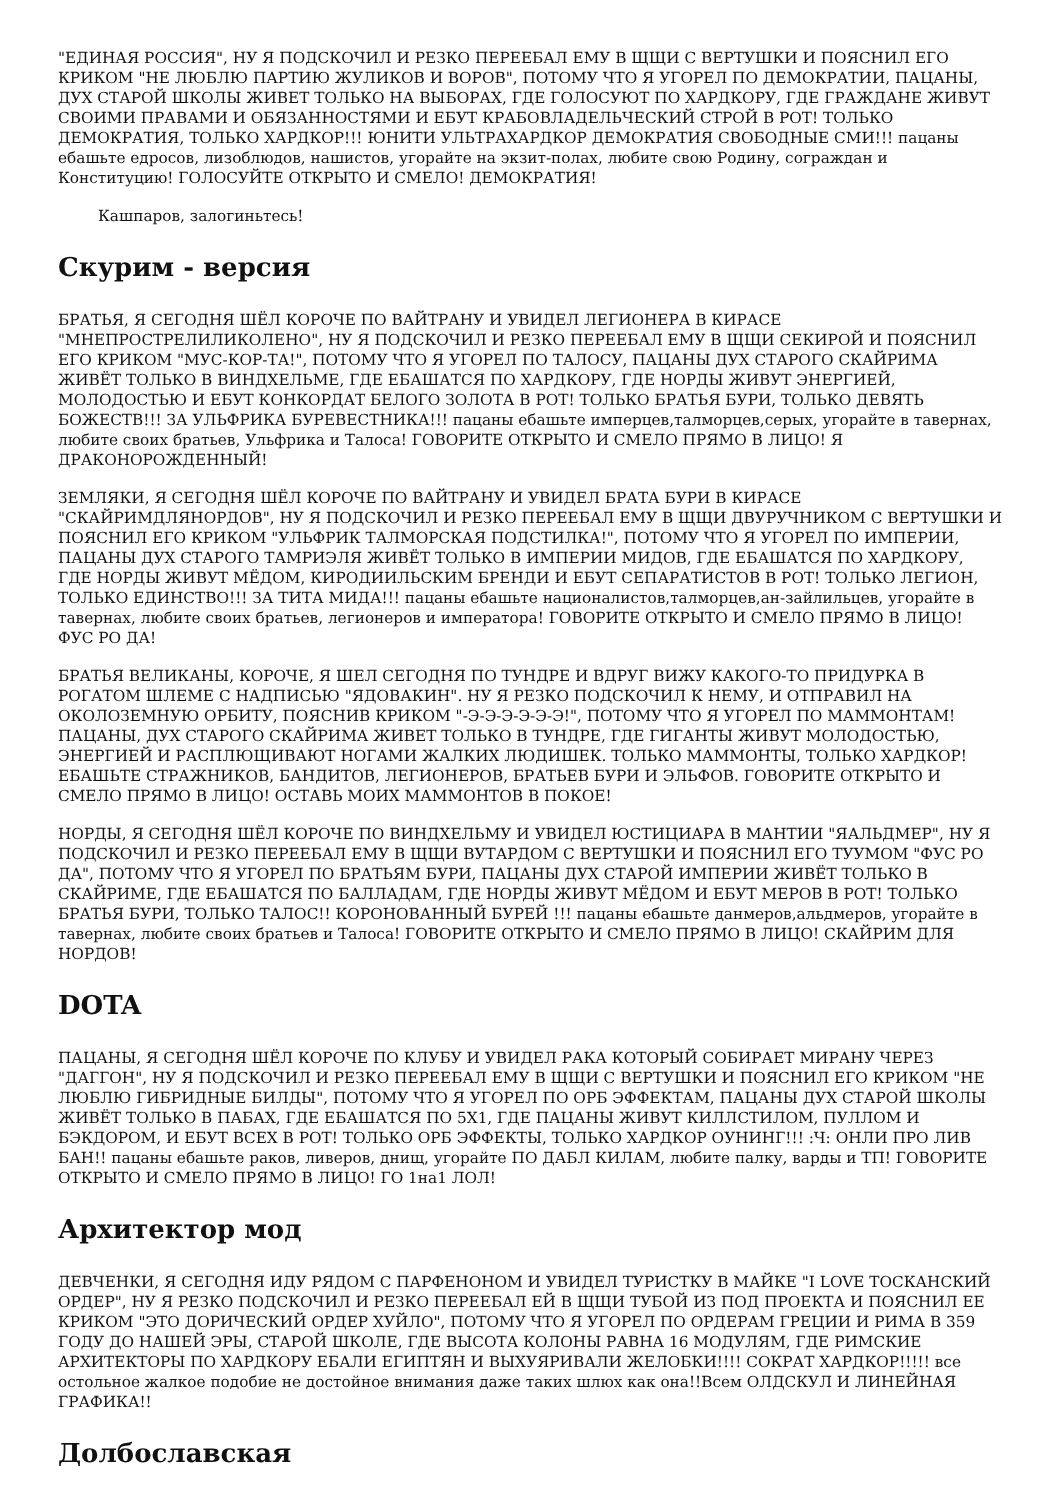"ЕДИНАЯ РОССИЯ", НУ Я ПОДСКОЧИЛ И РЕЗКО ПЕРЕЕБАЛ ЕМУ В ЩЩИ С ВЕРТУШКИ И ПОЯСНИЛ ЕГО КРИКОМ "НЕ ЛЮБЛЮ ПАРТИЮ ЖУЛИКОВ И ВОРОВ", ПОТОМУ ЧТО Я УГОРЕЛ ПО ДЕМОКРАТИИ, ПАЦАНЫ, ДУХ СТАРОЙ ШКОЛЫ ЖИВЕТ ТОЛЬКО НА ВЫБОРАХ, ГДЕ ГОЛОСУЮТ ПО ХАРДКОРУ, ГДЕ ГРАЖДАНЕ ЖИВУТ СВОИМИ ПРАВАМИ И ОБЯЗАННОСТЯМИ И ЕБУТ КРАБОВЛАДЕЛЬЧЕСКИЙ СТРОЙ В РОТ! ТОЛЬКО ДЕМОКРАТИЯ, ТОЛЬКО ХАРДКОР!!! ЮНИТИ УЛЬТРАХАРДКОР ДЕМОКРАТИЯ СВОБОДНЫЕ СМИ!!! пацаны ебашьте едросов, лизоблюдов, нашистов, угорайте на экзит-полах, любите свою Родину, сограждан и Конституцию! ГОЛОСУЙТЕ ОТКРЫТО И СМЕЛО! ДЕМОКРАТИЯ!
Кашпаров, залогиньтесь!
Скурим - версия
БРАТЬЯ, Я СЕГОДНЯ ШЁЛ КОРОЧЕ ПО ВАЙТРАНУ И УВИДЕЛ ЛЕГИОНЕРА В КИРАСЕ "МНЕПРОСТРЕЛИЛИКОЛЕНО", НУ Я ПОДСКОЧИЛ И РЕЗКО ПЕРЕЕБАЛ ЕМУ В ЩЩИ СЕКИРОЙ И ПОЯСНИЛ ЕГО КРИКОМ "МУС-КОР-ТА!", ПОТОМУ ЧТО Я УГОРЕЛ ПО ТАЛОСУ, ПАЦАНЫ ДУХ СТАРОГО СКАЙРИМА ЖИВЁТ ТОЛЬКО В ВИНДХЕЛЬМЕ, ГДЕ ЕБАШАТСЯ ПО ХАРДКОРУ, ГДЕ НОРДЫ ЖИВУТ ЭНЕРГИЕЙ, МОЛОДОСТЬЮ И ЕБУТ КОНКОРДАТ БЕЛОГО ЗОЛОТА В РОТ! ТОЛЬКО БРАТЬЯ БУРИ, ТОЛЬКО ДЕВЯТЬ БОЖЕСТВ!!! ЗА УЛЬФРИКА БУРЕВЕСТНИКА!!! пацаны ебашьте имперцев,талморцев,серых, угорайте в тавернах, любите своих братьев, Ульфрика и Талоса! ГОВОРИТЕ ОТКРЫТО И СМЕЛО ПРЯМО В ЛИЦО! Я ДРАКОНОРОЖДЕННЫЙ!
ЗЕМЛЯКИ, Я СЕГОДНЯ ШЁЛ КОРОЧЕ ПО ВАЙТРАНУ И УВИДЕЛ БРАТА БУРИ В КИРАСЕ "СКАЙРИМДЛЯНОРДОВ", НУ Я ПОДСКОЧИЛ И РЕЗКО ПЕРЕЕБАЛ ЕМУ В ЩЩИ ДВУРУЧНИКОМ С ВЕРТУШКИ И ПОЯСНИЛ ЕГО КРИКОМ "УЛЬФРИК ТАЛМОРСКАЯ ПОДСТИЛКА!", ПОТОМУ ЧТО Я УГОРЕЛ ПО ИМПЕРИИ, ПАЦАНЫ ДУХ СТАРОГО ТАМРИЭЛЯ ЖИВЁТ ТОЛЬКО В ИМПЕРИИ МИДОВ, ГДЕ ЕБАШАТСЯ ПО ХАРДКОРУ, ГДЕ НОРДЫ ЖИВУТ МЁДОМ, КИРОДИИЛЬСКИМ БРЕНДИ И ЕБУТ СЕПАРАТИСТОВ В РОТ! ТОЛЬКО ЛЕГИОН, ТОЛЬКО ЕДИНСТВО!!! ЗА ТИТА МИДА!!! пацаны ебашьте националистов,талморцев,ан-зайлильцев, угорайте в тавернах, любите своих братьев, легионеров и императора! ГОВОРИТЕ ОТКРЫТО И СМЕЛО ПРЯМО В ЛИЦО! ФУС РО ДА!
БРАТЬЯ ВЕЛИКАНЫ, КОРОЧЕ, Я ШЕЛ СЕГОДНЯ ПО ТУНДРЕ И ВДРУГ ВИЖУ КАКОГО-ТО ПРИДУРКА В РОГАТОМ ШЛЕМЕ С НАДПИСЬЮ "ЯДОВАКИН". НУ Я РЕЗКО ПОДСКОЧИЛ К НЕМУ, И ОТПРАВИЛ НА ОКОЛОЗЕМНУЮ ОРБИТУ, ПОЯСНИВ КРИКОМ "-Э-Э-Э-Э-Э-Э!", ПОТОМУ ЧТО Я УГОРЕЛ ПО МАММОНТАМ! ПАЦАНЫ, ДУХ СТАРОГО СКАЙРИМА ЖИВЕТ ТОЛЬКО В ТУНДРЕ, ГДЕ ГИГАНТЫ ЖИВУТ МОЛОДОСТЬЮ, ЭНЕРГИЕЙ И РАСПЛЮЩИВАЮТ НОГАМИ ЖАЛКИХ ЛЮДИШЕК. ТОЛЬКО МАММОНТЫ, ТОЛЬКО ХАРДКОР! ЕБАШЬТЕ СТРАЖНИКОВ, БАНДИТОВ, ЛЕГИОНЕРОВ, БРАТЬЕВ БУРИ И ЭЛЬФОВ. ГОВОРИТЕ ОТКРЫТО И СМЕЛО ПРЯМО В ЛИЦО! ОСТАВЬ МОИХ МАММОНТОВ В ПОКОЕ!
НОРДЫ, Я СЕГОДНЯ ШЁЛ КОРОЧЕ ПО ВИНДХЕЛЬМУ И УВИДЕЛ ЮСТИЦИАРА В МАНТИИ "ЯАЛЬДМЕР", НУ Я ПОДСКОЧИЛ И РЕЗКО ПЕРЕЕБАЛ ЕМУ В ЩЩИ ВУТАРДОМ С ВЕРТУШКИ И ПОЯСНИЛ ЕГО ТУУМОМ "ФУС РО ДА", ПОТОМУ ЧТО Я УГОРЕЛ ПО БРАТЬЯМ БУРИ, ПАЦАНЫ ДУХ СТАРОЙ ИМПЕРИИ ЖИВЁТ ТОЛЬКО В СКАЙРИМЕ, ГДЕ ЕБАШАТСЯ ПО БАЛЛАДАМ, ГДЕ НОРДЫ ЖИВУТ МЁДОМ И ЕБУТ МЕРОВ В РОТ! ТОЛЬКО БРАТЬЯ БУРИ, ТОЛЬКО ТАЛОС!! КОРОНОВАННЫЙ БУРЕЙ !!! пацаны ебашьте данмеров,альдмеров, угорайте в тавернах, любите своих братьев и Талоса! ГОВОРИТЕ ОТКРЫТО И СМЕЛО ПРЯМО В ЛИЦО! СКАЙРИМ ДЛЯ НОРДОВ!
DOTA
ПАЦАНЫ, Я СЕГОДНЯ ШЁЛ КОРОЧЕ ПО КЛУБУ И УВИДЕЛ РАКА КОТОРЫЙ СОБИРАЕТ МИРАНУ ЧЕРЕЗ "ДАГГОН", НУ Я ПОДСКОЧИЛ И РЕЗКО ПЕРЕЕБАЛ ЕМУ В ЩЩИ С ВЕРТУШКИ И ПОЯСНИЛ ЕГО КРИКОМ "НЕ ЛЮБЛЮ ГИБРИДНЫЕ БИЛДЫ", ПОТОМУ ЧТО Я УГОРЕЛ ПО ОРБ ЭФФЕКТАМ, ПАЦАНЫ ДУХ СТАРОЙ ШКОЛЫ ЖИВЁТ ТОЛЬКО В ПАБАХ, ГДЕ ЕБАШАТСЯ ПО 5Х1, ГДЕ ПАЦАНЫ ЖИВУТ КИЛЛСТИЛОМ, ПУЛЛОМ И БЭКДОРОМ, И ЕБУТ ВСЕХ В РОТ! ТОЛЬКО ОРБ ЭФФЕКТЫ, ТОЛЬКО ХАРДКОР ОУНИНГ!!! :Ч: ОНЛИ ПРО ЛИВ БАН!! пацаны ебашьте раков, ливеров, днищ, угорайте ПО ДАБЛ КИЛАМ, любите палку, варды и ТП! ГОВОРИТЕ ОТКРЫТО И СМЕЛО ПРЯМО В ЛИЦО! ГО 1на1 ЛОЛ!
Архитектор мод
ДЕВЧЕНКИ, Я СЕГОДНЯ ИДУ РЯДОМ С ПАРФЕНОНОМ И УВИДЕЛ ТУРИСТКУ В МАЙКЕ "I LOVE ТОСКАНСКИЙ ОРДЕР", НУ Я РЕЗКО ПОДСКОЧИЛ И РЕЗКО ПЕРЕЕБАЛ ЕЙ В ЩЩИ ТУБОЙ ИЗ ПОД ПРОЕКТА И ПОЯСНИЛ ЕЕ КРИКОМ "ЭТО ДОРИЧЕСКИЙ ОРДЕР ХУЙЛО", ПОТОМУ ЧТО Я УГОРЕЛ ПО ОРДЕРАМ ГРЕЦИИ И РИМА В 359 ГОДУ ДО НАШЕЙ ЭРЫ, СТАРОЙ ШКОЛЕ, ГДЕ ВЫСОТА КОЛОНЫ РАВНА 16 МОДУЛЯМ, ГДЕ РИМСКИЕ АРХИТЕКТОРЫ ПО ХАРДКОРУ ЕБАЛИ ЕГИПТЯН И ВЫХУЯРИВАЛИ ЖЕЛОБКИ!!!! СОКРАТ ХАРДКОР!!!!! все остольное жалкое подобие не достойное внимания даже таких шлюх как она!!Всем ОЛДСКУЛ И ЛИНЕЙНАЯ ГРАФИКА!!
Долбославская